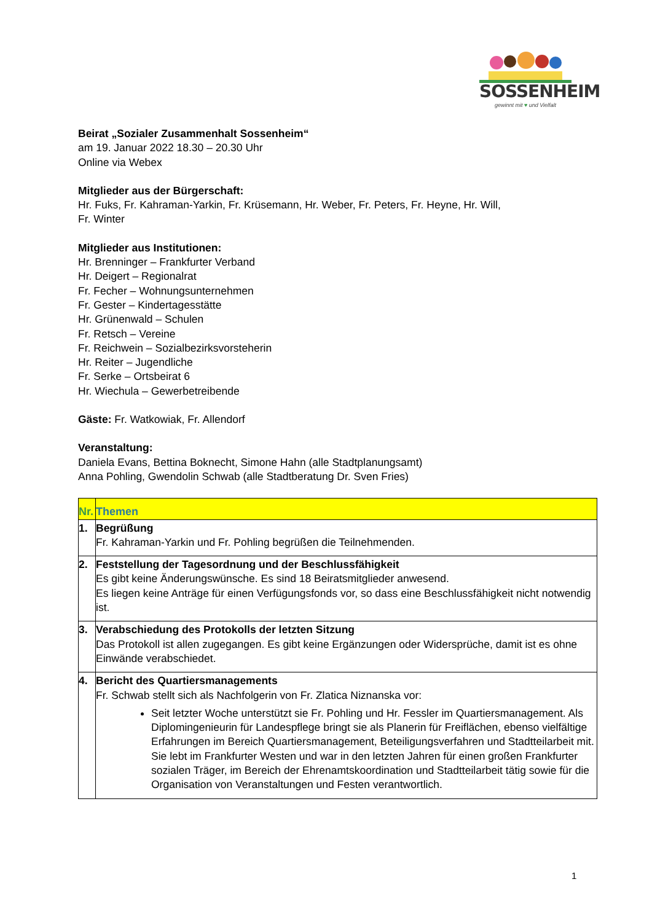SOSSENHEIM
gewinnt mit ♥ und Vielfalt
Beirat „Sozialer Zusammenhalt Sossenheim“
am 19. Januar 2022 18.30 – 20.30 Uhr
Online via Webex
Mitglieder aus der Bürgerschaft:
Hr. Fuks, Fr. Kahraman-Yarkin, Fr. Krüsemann, Hr. Weber, Fr. Peters, Fr. Heyne, Hr. Will,
Fr. Winter
Mitglieder aus Institutionen:
Hr. Brenninger – Frankfurter Verband
Hr. Deigert – Regionalrat
Fr. Fecher – Wohnungsunternehmen
Fr. Gester – Kindertagesstätte
Hr. Grünenwald – Schulen
Fr. Retsch – Vereine
Fr. Reichwein – Sozialbezirksvorsteherin
Hr. Reiter – Jugendliche
Fr. Serke – Ortsbeirat 6
Hr. Wiechula – Gewerbetreibende
Gäste: Fr. Watkowiak, Fr. Allendorf
Veranstaltung:
Daniela Evans, Bettina Boknecht, Simone Hahn (alle Stadtplanungsamt)
Anna Pohling, Gwendolin Schwab (alle Stadtberatung Dr. Sven Fries)
| Nr. | Themen |
| --- | --- |
| 1. | Begrüßung Fr. Kahraman-Yarkin und Fr. Pohling begrüßen die Teilnehmenden. |
| 2. | Feststellung der Tagesordnung und der Beschlussfähigkeit Es gibt keine Änderungswünsche. Es sind 18 Beiratsmitglieder anwesend. Es liegen keine Anträge für einen Verfügungsfonds vor, so dass eine Beschlussfähigkeit nicht notwendig ist. |
| 3. | Verabschiedung des Protokolls der letzten Sitzung Das Protokoll ist allen zugegangen. Es gibt keine Ergänzungen oder Widersprüche, damit ist es ohne Einwände verabschiedet. |
| 4. | Bericht des Quartiersmanagements Fr. Schwab stellt sich als Nachfolgerin von Fr. Zlatica Niznanska vor: Seit letzter Woche unterstützt sie Fr. Pohling und Hr. Fessler im Quartiersmanagement. Als Diplomingenieurin für Landespflege bringt sie als Planerin für Freiflächen, ebenso vielfältige Erfahrungen im Bereich Quartiersmanagement, Beteiligungsverfahren und Stadtteilarbeit mit. Sie lebt im Frankfurter Westen und war in den letzten Jahren für einen großen Frankfurter sozialen Träger, im Bereich der Ehrenamtskoordination und Stadtteilarbeit tätig sowie für die Organisation von Veranstaltungen und Festen verantwortlich. |
1